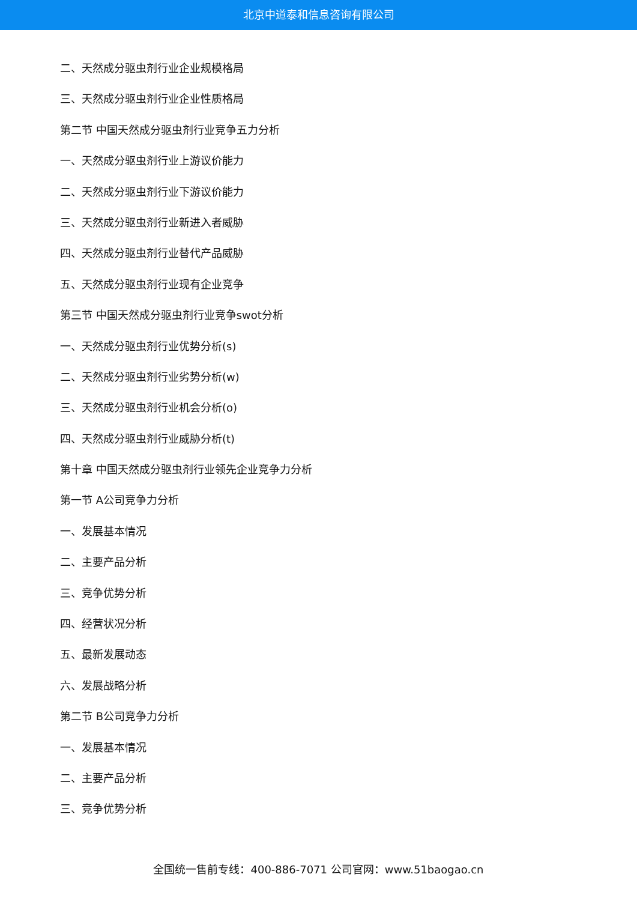北京中道泰和信息咨询有限公司
二、天然成分驱虫剂行业企业规模格局
三、天然成分驱虫剂行业企业性质格局
第二节 中国天然成分驱虫剂行业竞争五力分析
一、天然成分驱虫剂行业上游议价能力
二、天然成分驱虫剂行业下游议价能力
三、天然成分驱虫剂行业新进入者威胁
四、天然成分驱虫剂行业替代产品威胁
五、天然成分驱虫剂行业现有企业竞争
第三节 中国天然成分驱虫剂行业竞争swot分析
一、天然成分驱虫剂行业优势分析(s)
二、天然成分驱虫剂行业劣势分析(w)
三、天然成分驱虫剂行业机会分析(o)
四、天然成分驱虫剂行业威胁分析(t)
第十章 中国天然成分驱虫剂行业领先企业竞争力分析
第一节 A公司竞争力分析
一、发展基本情况
二、主要产品分析
三、竞争优势分析
四、经营状况分析
五、最新发展动态
六、发展战略分析
第二节 B公司竞争力分析
一、发展基本情况
二、主要产品分析
三、竞争优势分析
全国统一售前专线：400-886-7071 公司官网：www.51baogao.cn